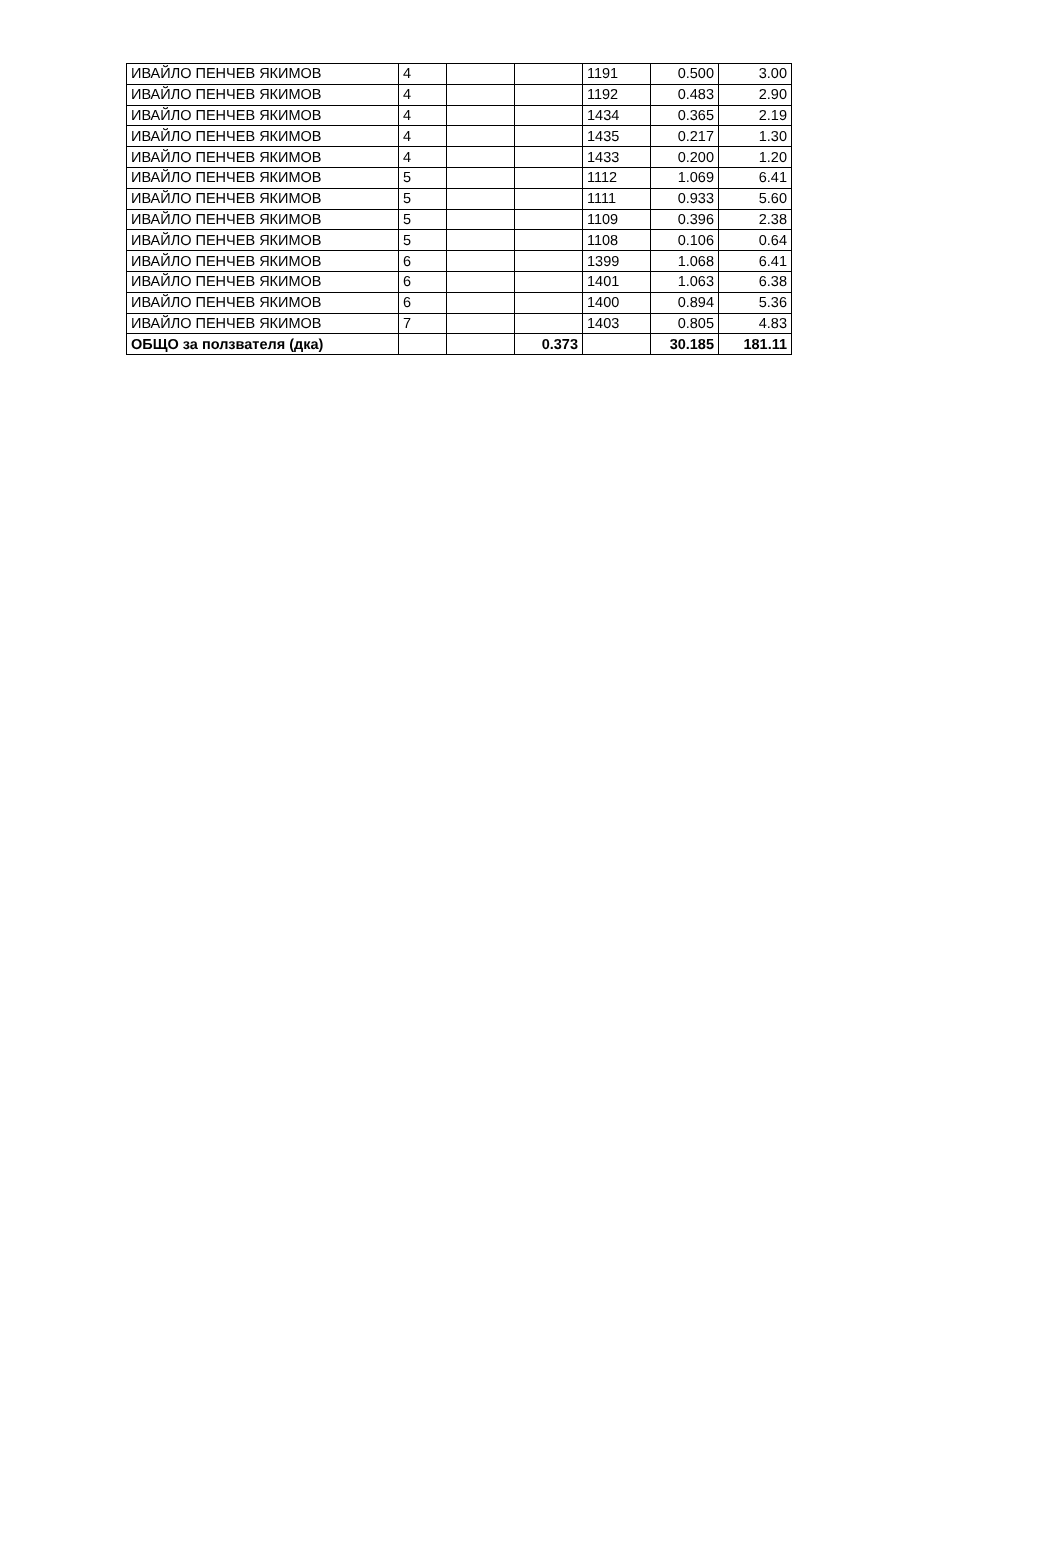| ИВАЙЛО ПЕНЧЕВ ЯКИМОВ | 4 | | | 1191 | 0.500 | 3.00 |
| ИВАЙЛО ПЕНЧЕВ ЯКИМОВ | 4 | | | 1192 | 0.483 | 2.90 |
| ИВАЙЛО ПЕНЧЕВ ЯКИМОВ | 4 | | | 1434 | 0.365 | 2.19 |
| ИВАЙЛО ПЕНЧЕВ ЯКИМОВ | 4 | | | 1435 | 0.217 | 1.30 |
| ИВАЙЛО ПЕНЧЕВ ЯКИМОВ | 4 | | | 1433 | 0.200 | 1.20 |
| ИВАЙЛО ПЕНЧЕВ ЯКИМОВ | 5 | | | 1112 | 1.069 | 6.41 |
| ИВАЙЛО ПЕНЧЕВ ЯКИМОВ | 5 | | | 1111 | 0.933 | 5.60 |
| ИВАЙЛО ПЕНЧЕВ ЯКИМОВ | 5 | | | 1109 | 0.396 | 2.38 |
| ИВАЙЛО ПЕНЧЕВ ЯКИМОВ | 5 | | | 1108 | 0.106 | 0.64 |
| ИВАЙЛО ПЕНЧЕВ ЯКИМОВ | 6 | | | 1399 | 1.068 | 6.41 |
| ИВАЙЛО ПЕНЧЕВ ЯКИМОВ | 6 | | | 1401 | 1.063 | 6.38 |
| ИВАЙЛО ПЕНЧЕВ ЯКИМОВ | 6 | | | 1400 | 0.894 | 5.36 |
| ИВАЙЛО ПЕНЧЕВ ЯКИМОВ | 7 | | | 1403 | 0.805 | 4.83 |
| ОБЩО за ползвателя (дка) | | | 0.373 | | 30.185 | 181.11 |